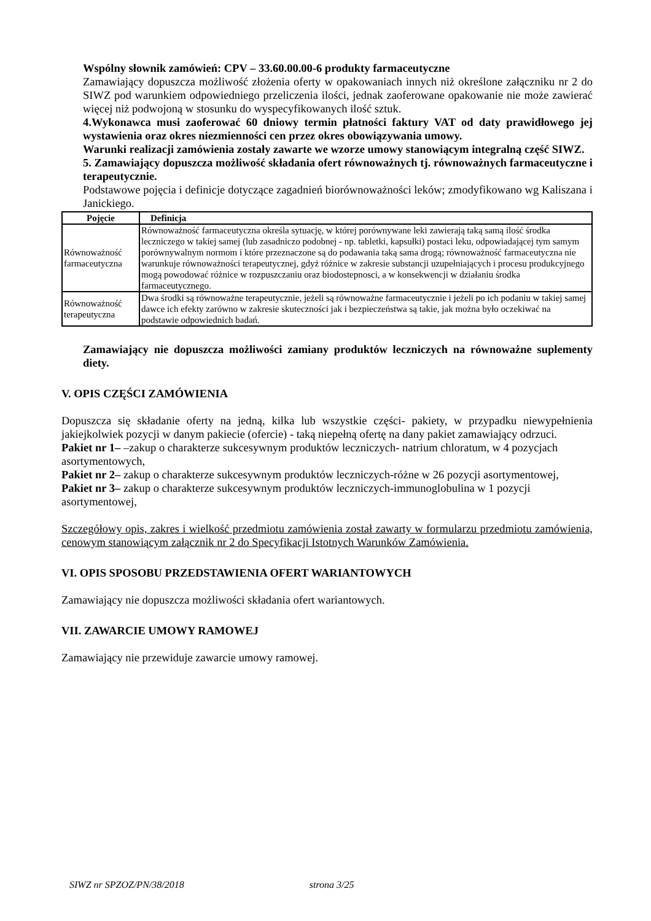Wspólny słownik zamówień: CPV – 33.60.00.00-6 produkty farmaceutyczne
Zamawiający dopuszcza możliwość złożenia oferty w opakowaniach innych niż określone załączniku nr 2 do SIWZ pod warunkiem odpowiedniego przeliczenia ilości, jednak zaoferowane opakowanie nie może zawierać więcej niż podwojoną w stosunku do wyspecyfikowanych ilość sztuk.
4.Wykonawca musi zaoferować 60 dniowy termin płatności faktury VAT od daty prawidłowego jej wystawienia oraz okres niezmienności cen przez okres obowiązywania umowy.
Warunki realizacji zamówienia zostały zawarte we wzorze umowy stanowiącym integralną część SIWZ.
5. Zamawiający dopuszcza możliwość składania ofert równoważnych tj. równoważnych farmaceutyczne i terapeutycznie.
Podstawowe pojęcia i definicje dotyczące zagadnień biorównoważności leków; zmodyfikowano wg Kaliszana i Janickiego.
| Pojęcie | Definicja |
| --- | --- |
| Równoważność farmaceutyczna | Równoważność farmaceutyczna określa sytuację, w której porównywane leki zawierają taką samą ilość środka leczniczego w takiej samej (lub zasadniczo podobnej - np. tabletki, kapsułki) postaci leku, odpowiadającej tym samym porównywalnym normom i które przeznaczone są do podawania taką sama drogą; równoważność farmaceutyczna nie warunkuje równoważności terapeutycznej, gdyż różnice w zakresie substancji uzupełniających i procesu produkcyjnego mogą powodować różnice w rozpuszczaniu oraz biodostepnosci, a w konsekwencji w działaniu środka farmaceutycznego. |
| Równoważność terapeutyczna | Dwa środki są równoważne terapeutycznie, jeżeli są równoważne farmaceutycznie i jeżeli po ich podaniu w takiej samej dawce ich efekty zarówno w zakresie skuteczności jak i bezpieczeństwa są takie, jak można było oczekiwać na podstawie odpowiednich badań. |
Zamawiający nie dopuszcza możliwości zamiany produktów leczniczych na równoważne suplementy diety.
V. OPIS CZĘŚCI ZAMÓWIENIA
Dopuszcza się składanie oferty na jedną, kilka lub wszystkie części- pakiety, w przypadku niewypełnienia jakiejkolwiek pozycji w danym pakiecie (ofercie) - taką niepełną ofertę na dany pakiet zamawiający odrzuci.
Pakiet nr 1– –zakup o charakterze sukcesywnym produktów leczniczych- natrium chloratum, w 4 pozycjach asortymentowych,
Pakiet nr 2– zakup o charakterze sukcesywnym produktów leczniczych-różne w 26 pozycji asortymentowej,
Pakiet nr 3– zakup o charakterze sukcesywnym produktów leczniczych-immunoglobulina w 1 pozycji asortymentowej,
Szczegółowy opis, zakres i wielkość przedmiotu zamówienia został zawarty w formularzu przedmiotu zamówienia, cenowym stanowiącym załącznik nr 2 do Specyfikacji Istotnych Warunków Zamówienia.
VI. OPIS SPOSOBU PRZEDSTAWIENIA OFERT WARIANTOWYCH
Zamawiający nie dopuszcza możliwości składania ofert wariantowych.
VII. ZAWARCIE UMOWY RAMOWEJ
Zamawiający nie przewiduje zawarcie umowy ramowej.
SIWZ nr SPZOZ/PN/38/2018 strona 3/25